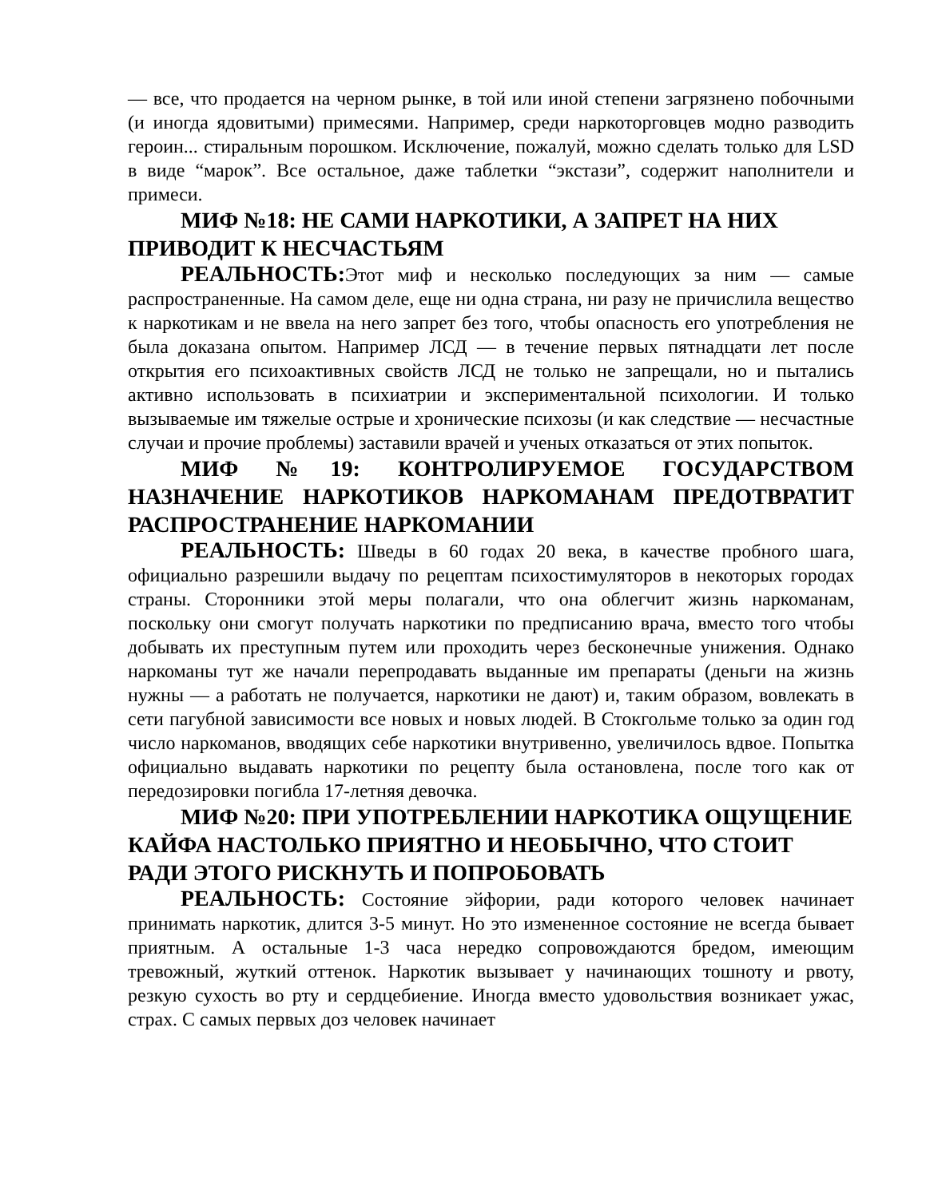— все, что продается на черном рынке, в той или иной степени загрязнено побочными (и иногда ядовитыми) примесями. Например, среди наркоторговцев модно разводить героин... стиральным порошком. Исключение, пожалуй, можно сделать только для LSD в виде “марок”. Все остальное, даже таблетки “экстази”, содержит наполнители и примеси.
МИФ №18: НЕ САМИ НАРКОТИКИ, А ЗАПРЕТ НА НИХ ПРИВОДИТ К НЕСЧАСТЬЯМ
РЕАЛЬНОСТЬ: Этот миф и несколько последующих за ним — самые распространенные. На самом деле, еще ни одна страна, ни разу не причислила вещество к наркотикам и не ввела на него запрет без того, чтобы опасность его употребления не была доказана опытом. Например ЛСД — в течение первых пятнадцати лет после открытия его психоактивных свойств ЛСД не только не запрещали, но и пытались активно использовать в психиатрии и экспериментальной психологии. И только вызываемые им тяжелые острые и хронические психозы (и как следствие — несчастные случаи и прочие проблемы) заставили врачей и ученых отказаться от этих попыток.
МИФ №19: КОНТРОЛИРУЕМОЕ ГОСУДАРСТВОМ НАЗНАЧЕНИЕ НАРКОТИКОВ НАРКОМАНАМ ПРЕДОТВРАТИТ РАСПРОСТРАНЕНИЕ НАРКОМАНИИ
РЕАЛЬНОСТЬ: Шведы в 60 годах 20 века, в качестве пробного шага, официально разрешили выдачу по рецептам психостимуляторов в некоторых городах страны. Сторонники этой меры полагали, что она облегчит жизнь наркоманам, поскольку они смогут получать наркотики по предписанию врача, вместо того чтобы добывать их преступным путем или проходить через бесконечные унижения. Однако наркоманы тут же начали перепродавать выданные им препараты (деньги на жизнь нужны — а работать не получается, наркотики не дают) и, таким образом, вовлекать в сети пагубной зависимости все новых и новых людей. В Стокгольме только за один год число наркоманов, вводящих себе наркотики внутривенно, увеличилось вдвое. Попытка официально выдавать наркотики по рецепту была остановлена, после того как от передозировки погибла 17-летняя девочка.
МИФ №20: ПРИ УПОТРЕБЛЕНИИ НАРКОТИКА ОЩУЩЕНИЕ КАЙФА НАСТОЛЬКО ПРИЯТНО И НЕОБЫЧНО, ЧТО СТОИТ РАДИ ЭТОГО РИСКНУТЬ И ПОПРОБОВАТЬ
РЕАЛЬНОСТЬ: Состояние эйфории, ради которого человек начинает принимать наркотик, длится 3-5 минут. Но это измененное состояние не всегда бывает приятным. А остальные 1-3 часа нередко сопровождаются бредом, имеющим тревожный, жуткий оттенок. Наркотик вызывает у начинающих тошноту и рвоту, резкую сухость во рту и сердцебиение. Иногда вместо удовольствия возникает ужас, страх. С самых первых доз человек начинает